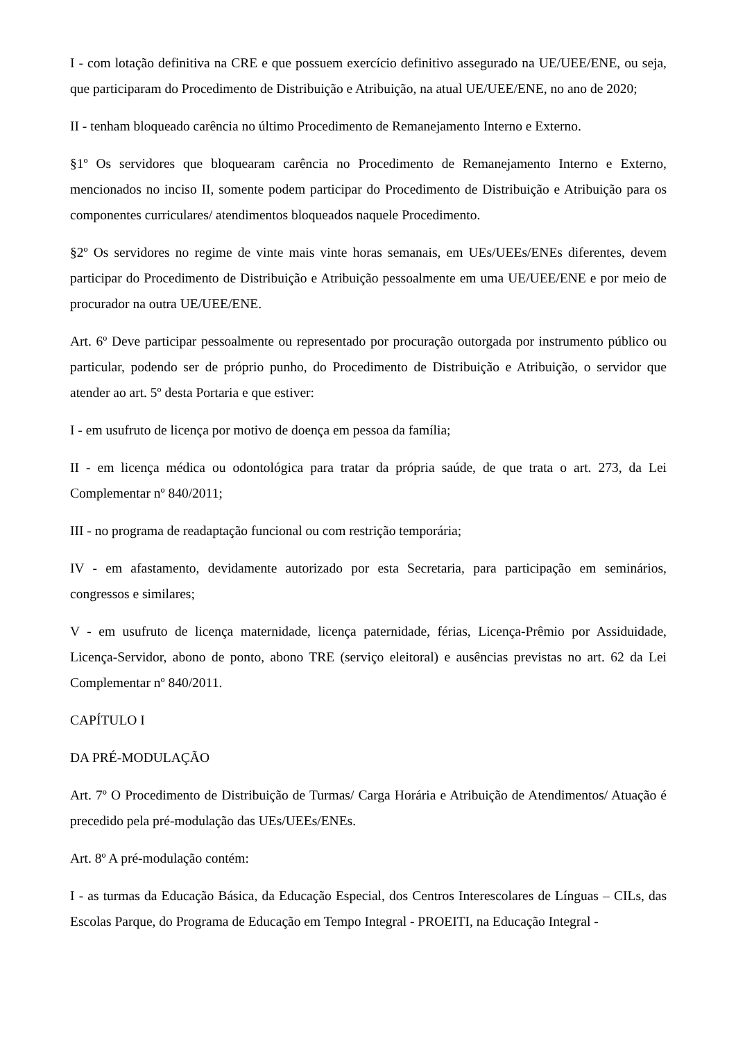I - com lotação definitiva na CRE e que possuem exercício definitivo assegurado na UE/UEE/ENE, ou seja, que participaram do Procedimento de Distribuição e Atribuição, na atual UE/UEE/ENE, no ano de 2020;
II - tenham bloqueado carência no último Procedimento de Remanejamento Interno e Externo.
§1º Os servidores que bloquearam carência no Procedimento de Remanejamento Interno e Externo, mencionados no inciso II, somente podem participar do Procedimento de Distribuição e Atribuição para os componentes curriculares/ atendimentos bloqueados naquele Procedimento.
§2º Os servidores no regime de vinte mais vinte horas semanais, em UEs/UEEs/ENEs diferentes, devem participar do Procedimento de Distribuição e Atribuição pessoalmente em uma UE/UEE/ENE e por meio de procurador na outra UE/UEE/ENE.
Art. 6º Deve participar pessoalmente ou representado por procuração outorgada por instrumento público ou particular, podendo ser de próprio punho, do Procedimento de Distribuição e Atribuição, o servidor que atender ao art. 5º desta Portaria e que estiver:
I - em usufruto de licença por motivo de doença em pessoa da família;
II - em licença médica ou odontológica para tratar da própria saúde, de que trata o art. 273, da Lei Complementar nº 840/2011;
III - no programa de readaptação funcional ou com restrição temporária;
IV - em afastamento, devidamente autorizado por esta Secretaria, para participação em seminários, congressos e similares;
V - em usufruto de licença maternidade, licença paternidade, férias, Licença-Prêmio por Assiduidade, Licença-Servidor, abono de ponto, abono TRE (serviço eleitoral) e ausências previstas no art. 62 da Lei Complementar nº 840/2011.
CAPÍTULO I
DA PRÉ-MODULAÇÃO
Art. 7º O Procedimento de Distribuição de Turmas/ Carga Horária e Atribuição de Atendimentos/ Atuação é precedido pela pré-modulação das UEs/UEEs/ENEs.
Art. 8º A pré-modulação contém:
I - as turmas da Educação Básica, da Educação Especial, dos Centros Interescolares de Línguas – CILs, das Escolas Parque, do Programa de Educação em Tempo Integral - PROEITI, na Educação Integral -